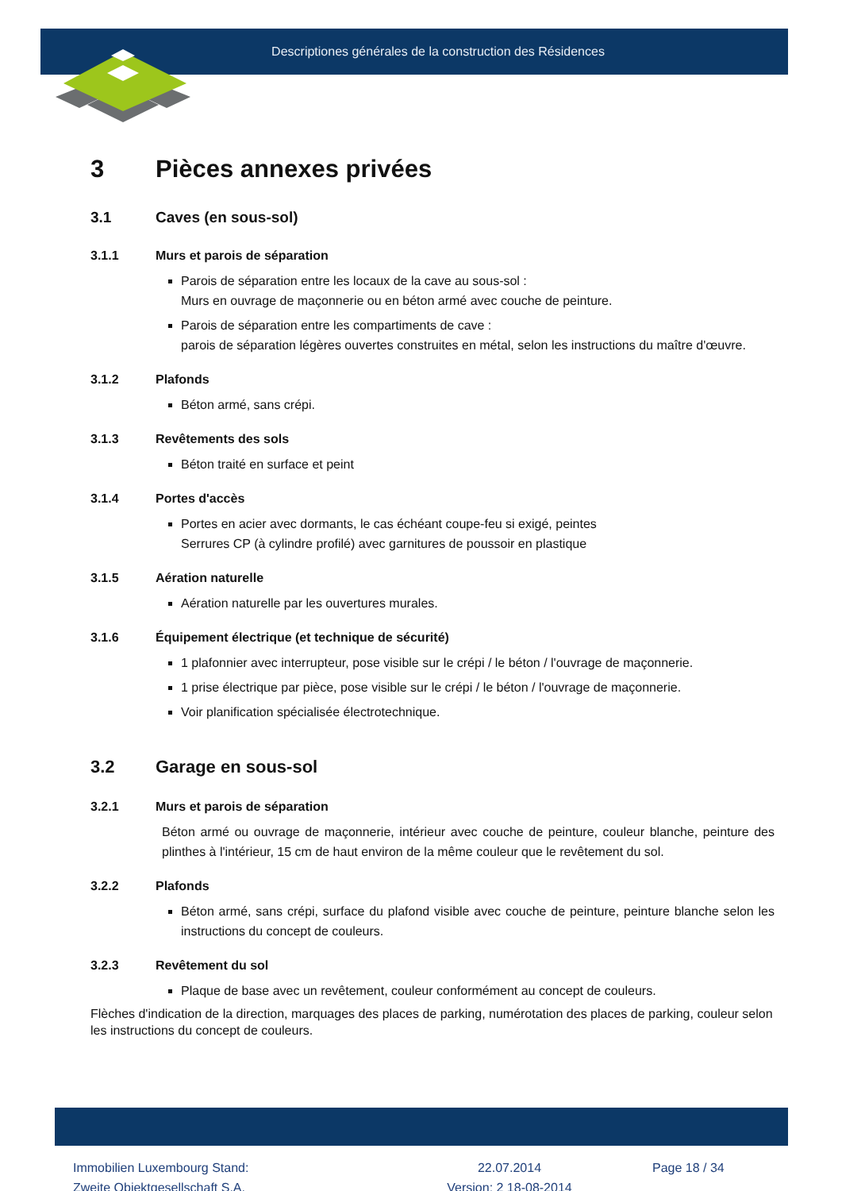Descriptiones générales de la construction des Résidences
3 Pièces annexes privées
3.1 Caves (en sous-sol)
3.1.1 Murs et parois de séparation
Parois de séparation entre les locaux de la cave au sous-sol :
Murs en ouvrage de maçonnerie ou en béton armé avec couche de peinture.
Parois de séparation entre les compartiments de cave :
parois de séparation légères ouvertes construites en métal, selon les instructions du maître d'œuvre.
3.1.2 Plafonds
Béton armé, sans crépi.
3.1.3 Revêtements des sols
Béton traité en surface et peint
3.1.4 Portes d'accès
Portes en acier avec dormants, le cas échéant coupe-feu si exigé, peintes
Serrures CP (à cylindre profilé) avec garnitures de poussoir en plastique
3.1.5 Aération naturelle
Aération naturelle par les ouvertures murales.
3.1.6 Équipement électrique (et technique de sécurité)
1 plafonnier avec interrupteur, pose visible sur le crépi / le béton / l'ouvrage de maçonnerie.
1 prise électrique par pièce, pose visible sur le crépi / le béton / l'ouvrage de maçonnerie.
Voir planification spécialisée électrotechnique.
3.2 Garage en sous-sol
3.2.1 Murs et parois de séparation
Béton armé ou ouvrage de maçonnerie, intérieur avec couche de peinture, couleur blanche, peinture des plinthes à l'intérieur, 15 cm de haut environ de la même couleur que le revêtement du sol.
3.2.2 Plafonds
Béton armé, sans crépi, surface du plafond visible avec couche de peinture, peinture blanche selon les instructions du concept de couleurs.
3.2.3 Revêtement du sol
Plaque de base avec un revêtement, couleur conformément au concept de couleurs.
Flèches d'indication de la direction, marquages des places de parking, numérotation des places de parking, couleur selon les instructions du concept de couleurs.
Immobilien Luxembourg Stand:
Zweite Objektgesellschaft S.A.
22.07.2014
Version: 2 18-08-2014
Page 18 / 34